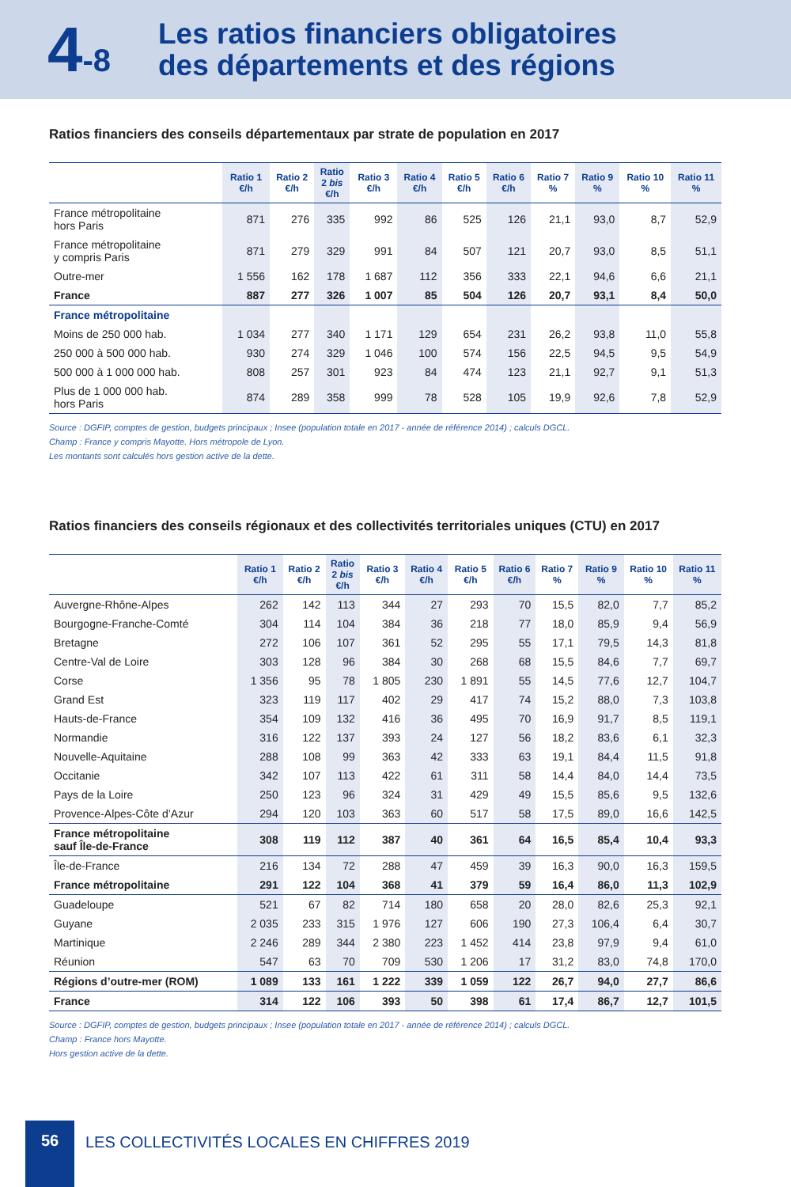4-8
Les ratios financiers obligatoires
des départements et des régions
Ratios financiers des conseils départementaux par strate de population en 2017
| | Ratio 1 €/h | Ratio 2 €/h | Ratio 2 bis €/h | Ratio 3 €/h | Ratio 4 €/h | Ratio 5 €/h | Ratio 6 €/h | Ratio 7 % | Ratio 9 % | Ratio 10 % | Ratio 11 % |
| --- | --- | --- | --- | --- | --- | --- | --- | --- | --- | --- | --- |
| France métropolitaine hors Paris | 871 | 276 | 335 | 992 | 86 | 525 | 126 | 21,1 | 93,0 | 8,7 | 52,9 |
| France métropolitaine y compris Paris | 871 | 279 | 329 | 991 | 84 | 507 | 121 | 20,7 | 93,0 | 8,5 | 51,1 |
| Outre-mer | 1 556 | 162 | 178 | 1 687 | 112 | 356 | 333 | 22,1 | 94,6 | 6,6 | 21,1 |
| France | 887 | 277 | 326 | 1 007 | 85 | 504 | 126 | 20,7 | 93,1 | 8,4 | 50,0 |
| France métropolitaine | | | | | | | | | | | |
| Moins de 250 000 hab. | 1 034 | 277 | 340 | 1 171 | 129 | 654 | 231 | 26,2 | 93,8 | 11,0 | 55,8 |
| 250 000 à 500 000 hab. | 930 | 274 | 329 | 1 046 | 100 | 574 | 156 | 22,5 | 94,5 | 9,5 | 54,9 |
| 500 000 à 1 000 000 hab. | 808 | 257 | 301 | 923 | 84 | 474 | 123 | 21,1 | 92,7 | 9,1 | 51,3 |
| Plus de 1 000 000 hab. hors Paris | 874 | 289 | 358 | 999 | 78 | 528 | 105 | 19,9 | 92,6 | 7,8 | 52,9 |
Source : DGFIP, comptes de gestion, budgets principaux ; Insee (population totale en 2017 - année de référence 2014) ; calculs DGCL.
Champ : France y compris Mayotte. Hors métropole de Lyon.
Les montants sont calculés hors gestion active de la dette.
Ratios financiers des conseils régionaux et des collectivités territoriales uniques (CTU) en 2017
| | Ratio 1 €/h | Ratio 2 €/h | Ratio 2 bis €/h | Ratio 3 €/h | Ratio 4 €/h | Ratio 5 €/h | Ratio 6 €/h | Ratio 7 % | Ratio 9 % | Ratio 10 % | Ratio 11 % |
| --- | --- | --- | --- | --- | --- | --- | --- | --- | --- | --- | --- |
| Auvergne-Rhône-Alpes | 262 | 142 | 113 | 344 | 27 | 293 | 70 | 15,5 | 82,0 | 7,7 | 85,2 |
| Bourgogne-Franche-Comté | 304 | 114 | 104 | 384 | 36 | 218 | 77 | 18,0 | 85,9 | 9,4 | 56,9 |
| Bretagne | 272 | 106 | 107 | 361 | 52 | 295 | 55 | 17,1 | 79,5 | 14,3 | 81,8 |
| Centre-Val de Loire | 303 | 128 | 96 | 384 | 30 | 268 | 68 | 15,5 | 84,6 | 7,7 | 69,7 |
| Corse | 1 356 | 95 | 78 | 1 805 | 230 | 1 891 | 55 | 14,5 | 77,6 | 12,7 | 104,7 |
| Grand Est | 323 | 119 | 117 | 402 | 29 | 417 | 74 | 15,2 | 88,0 | 7,3 | 103,8 |
| Hauts-de-France | 354 | 109 | 132 | 416 | 36 | 495 | 70 | 16,9 | 91,7 | 8,5 | 119,1 |
| Normandie | 316 | 122 | 137 | 393 | 24 | 127 | 56 | 18,2 | 83,6 | 6,1 | 32,3 |
| Nouvelle-Aquitaine | 288 | 108 | 99 | 363 | 42 | 333 | 63 | 19,1 | 84,4 | 11,5 | 91,8 |
| Occitanie | 342 | 107 | 113 | 422 | 61 | 311 | 58 | 14,4 | 84,0 | 14,4 | 73,5 |
| Pays de la Loire | 250 | 123 | 96 | 324 | 31 | 429 | 49 | 15,5 | 85,6 | 9,5 | 132,6 |
| Provence-Alpes-Côte d’Azur | 294 | 120 | 103 | 363 | 60 | 517 | 58 | 17,5 | 89,0 | 16,6 | 142,5 |
| France métropolitaine sauf Île-de-France | 308 | 119 | 112 | 387 | 40 | 361 | 64 | 16,5 | 85,4 | 10,4 | 93,3 |
| Île-de-France | 216 | 134 | 72 | 288 | 47 | 459 | 39 | 16,3 | 90,0 | 16,3 | 159,5 |
| France métropolitaine | 291 | 122 | 104 | 368 | 41 | 379 | 59 | 16,4 | 86,0 | 11,3 | 102,9 |
| Guadeloupe | 521 | 67 | 82 | 714 | 180 | 658 | 20 | 28,0 | 82,6 | 25,3 | 92,1 |
| Guyane | 2 035 | 233 | 315 | 1 976 | 127 | 606 | 190 | 27,3 | 106,4 | 6,4 | 30,7 |
| Martinique | 2 246 | 289 | 344 | 2 380 | 223 | 1 452 | 414 | 23,8 | 97,9 | 9,4 | 61,0 |
| Réunion | 547 | 63 | 70 | 709 | 530 | 1 206 | 17 | 31,2 | 83,0 | 74,8 | 170,0 |
| Régions d’outre-mer (ROM) | 1 089 | 133 | 161 | 1 222 | 339 | 1 059 | 122 | 26,7 | 94,0 | 27,7 | 86,6 |
| France | 314 | 122 | 106 | 393 | 50 | 398 | 61 | 17,4 | 86,7 | 12,7 | 101,5 |
Source : DGFIP, comptes de gestion, budgets principaux ; Insee (population totale en 2017 - année de référence 2014) ; calculs DGCL.
Champ : France hors Mayotte.
Hors gestion active de la dette.
56
LES COLLECTIVITÉS LOCALES EN CHIFFRES 2019